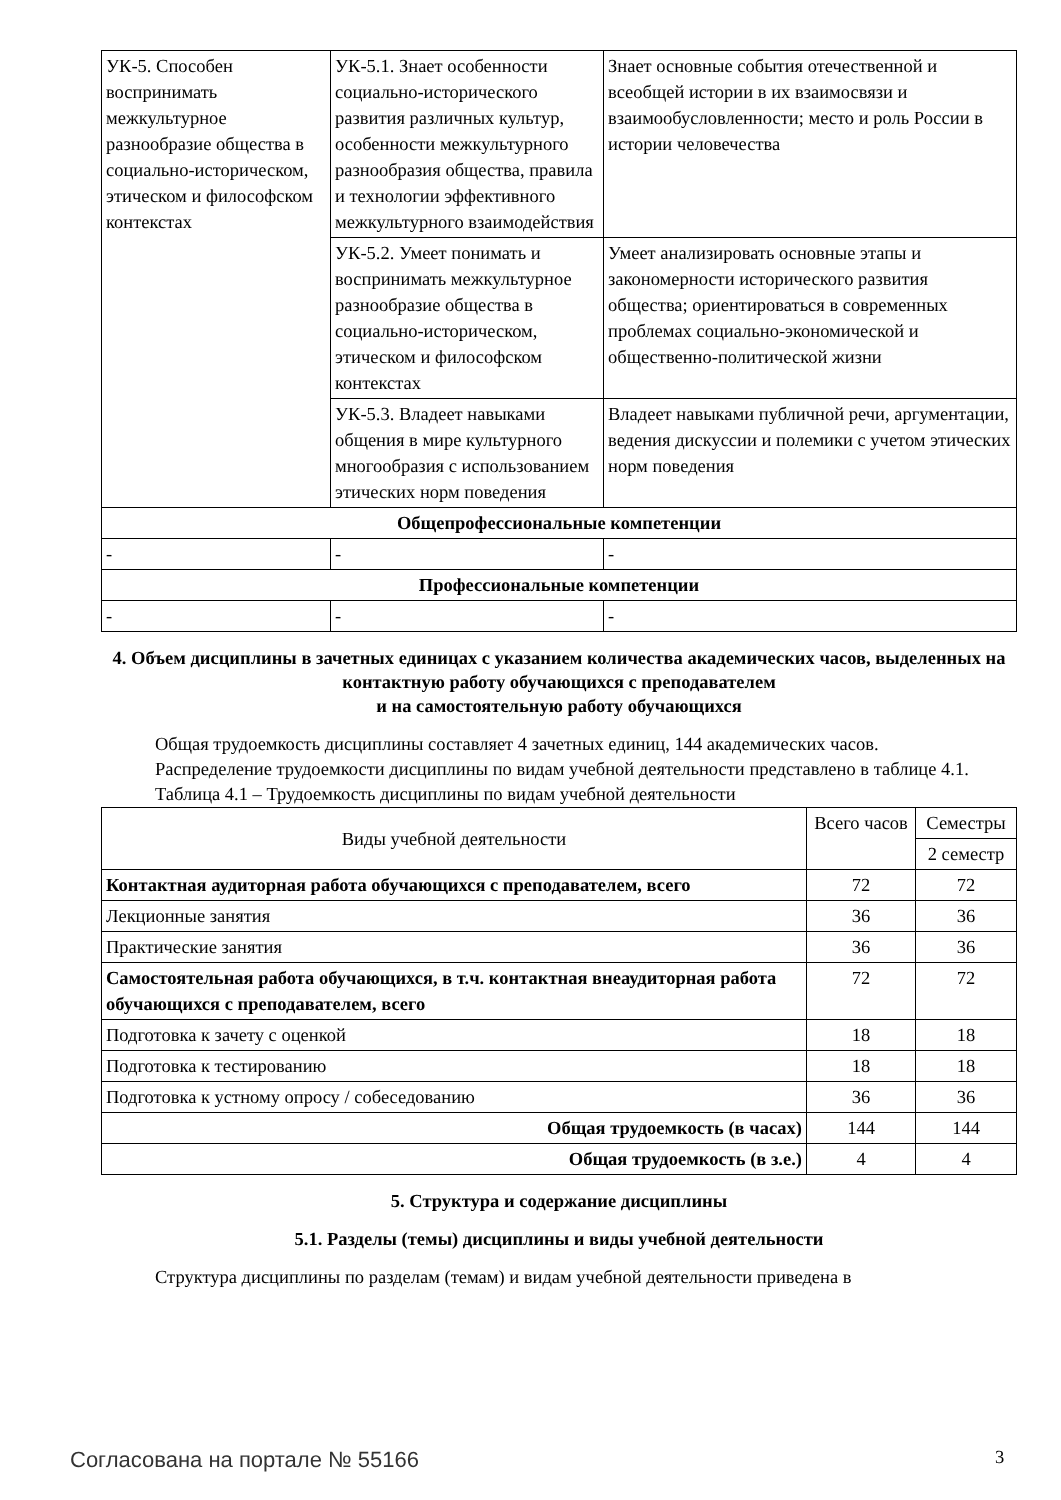| УК-5. Способен воспринимать межкультурное разнообразие общества в социально-историческом, этическом и философском контекстах | УК-5.1. Знает особенности социально-исторического развития различных культур, особенности межкультурного разнообразия общества, правила и технологии эффективного межкультурного взаимодействия | Знает основные события отечественной и всеобщей истории в их взаимосвязи и взаимообусловленности; место и роль России в истории человечества |
| | УК-5.2. Умеет понимать и воспринимать межкультурное разнообразие общества в социально-историческом, этическом и философском контекстах | Умеет анализировать основные этапы и закономерности исторического развития общества; ориентироваться в современных проблемах социально-экономической и общественно-политической жизни |
| | УК-5.3. Владеет навыками общения в мире культурного многообразия с использованием этических норм поведения | Владеет навыками публичной речи, аргументации, ведения дискуссии и полемики с учетом этических норм поведения |
| Общепрофессиональные компетенции | | |
| - | - | - |
| Профессиональные компетенции | | |
| - | - | - |
4. Объем дисциплины в зачетных единицах с указанием количества академических часов, выделенных на контактную работу обучающихся с преподавателем
и на самостоятельную работу обучающихся
Общая трудоемкость дисциплины составляет 4 зачетных единиц, 144 академических часов.
Распределение трудоемкости дисциплины по видам учебной деятельности представлено в таблице 4.1.
Таблица 4.1 – Трудоемкость дисциплины по видам учебной деятельности
| Виды учебной деятельности | Всего часов | Семестры |
| --- | --- | --- |
| | | 2 семестр |
| Контактная аудиторная работа обучающихся с преподавателем, всего | 72 | 72 |
| Лекционные занятия | 36 | 36 |
| Практические занятия | 36 | 36 |
| Самостоятельная работа обучающихся, в т.ч. контактная внеаудиторная работа обучающихся с преподавателем, всего | 72 | 72 |
| Подготовка к зачету с оценкой | 18 | 18 |
| Подготовка к тестированию | 18 | 18 |
| Подготовка к устному опросу / собеседованию | 36 | 36 |
| Общая трудоемкость (в часах) | 144 | 144 |
| Общая трудоемкость (в з.е.) | 4 | 4 |
5. Структура и содержание дисциплины
5.1. Разделы (темы) дисциплины и виды учебной деятельности
Структура дисциплины по разделам (темам) и видам учебной деятельности приведена в
Согласована на портале № 55166 3